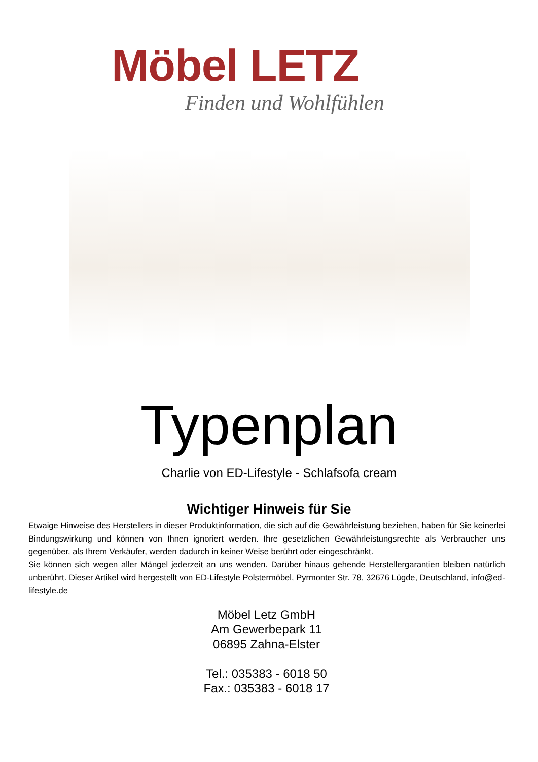Möbel LETZ
Finden und Wohlfühlen
Typenplan
Charlie von ED-Lifestyle - Schlafsofa cream
Wichtiger Hinweis für Sie
Etwaige Hinweise des Herstellers in dieser Produktinformation, die sich auf die Gewährleistung beziehen, haben für Sie keinerlei Bindungswirkung und können von Ihnen ignoriert werden. Ihre gesetzlichen Gewährleistungsrechte als Verbraucher uns gegenüber, als Ihrem Verkäufer, werden dadurch in keiner Weise berührt oder eingeschränkt.
Sie können sich wegen aller Mängel jederzeit an uns wenden. Darüber hinaus gehende Herstellergarantien bleiben natürlich unberührt. Dieser Artikel wird hergestellt von ED-Lifestyle Polstermöbel, Pyrmonter Str. 78, 32676 Lügde, Deutschland, info@ed-lifestyle.de
Möbel Letz GmbH
Am Gewerbepark 11
06895 Zahna-Elster
Tel.: 035383 - 6018 50
Fax.: 035383 - 6018 17